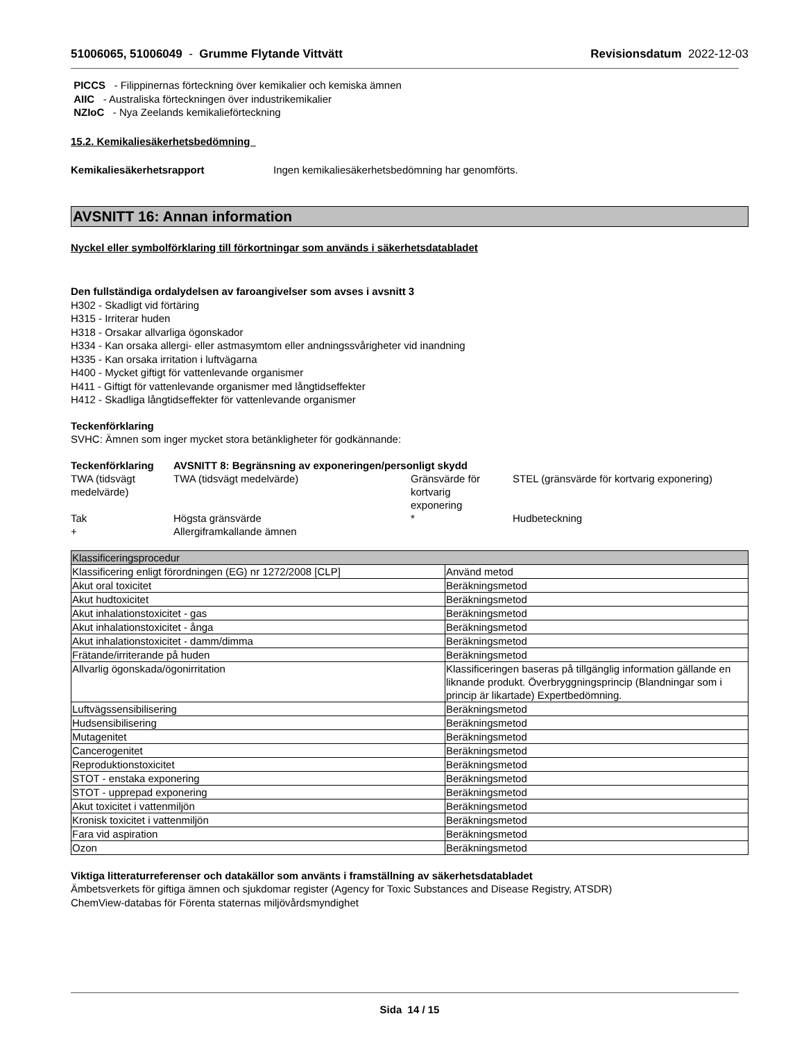51006065, 51006049 - Grumme Flytande Vittvätt
Revisionsdatum 2022-12-03
PICCS - Filippinernas förteckning över kemikalier och kemiska ämnen
AIIC - Australiska förteckningen över industrikemikalier
NZIoC - Nya Zeelands kemikalieförteckning
15.2. Kemikaliesäkerhetsbedömning
Kemikaliesäkerhetsrapport Ingen kemikaliesäkerhetsbedömning har genomförts.
AVSNITT 16: Annan information
Nyckel eller symbolförklaring till förkortningar som används i säkerhetsdatabladet
Den fullständiga ordalydelsen av faroangivelser som avses i avsnitt 3
H302 - Skadligt vid förtäring
H315 - Irriterar huden
H318 - Orsakar allvarliga ögonskador
H334 - Kan orsaka allergi- eller astmasymtom eller andningssvårigheter vid inandning
H335 - Kan orsaka irritation i luftvägarna
H400 - Mycket giftigt för vattenlevande organismer
H411 - Giftigt för vattenlevande organismer med långtidseffekter
H412 - Skadliga långtidseffekter för vattenlevande organismer
Teckenförklaring
SVHC: Ämnen som inger mycket stora betänkligheter för godkännande:
| Teckenförklaring | AVSNITT 8: Begränsning av exponeringen/personligt skydd | | |
| TWA (tidsvägt medelvärde) | TWA (tidsvägt medelvärde) | Gränsvärde för kortvarig exponering | STEL (gränsvärde för kortvarig exponering) |
| Tak | Högsta gränsvärde | * | Hudbeteckning |
| + | Allergiframkallande ämnen | | |
| Klassificeringsprocedur | |
| --- | --- |
| Klassificering enligt förordningen (EG) nr 1272/2008 [CLP] | Använd metod |
| Akut oral toxicitet | Beräkningsmetod |
| Akut hudtoxicitet | Beräkningsmetod |
| Akut inhalationstoxicitet - gas | Beräkningsmetod |
| Akut inhalationstoxicitet - ånga | Beräkningsmetod |
| Akut inhalationstoxicitet - damm/dimma | Beräkningsmetod |
| Frätande/irriterande på huden | Beräkningsmetod |
| Allvarlig ögonskada/ögonirritation | Klassificeringen baseras på tillgänglig information gällande en liknande produkt. Överbryggningsprincip (Blandningar som i princip är likartade) Expertbedömning. |
| Luftvägssensibilisering | Beräkningsmetod |
| Hudsensibilisering | Beräkningsmetod |
| Mutagenitet | Beräkningsmetod |
| Cancerogenitet | Beräkningsmetod |
| Reproduktionstoxicitet | Beräkningsmetod |
| STOT - enstaka exponering | Beräkningsmetod |
| STOT - upprepad exponering | Beräkningsmetod |
| Akut toxicitet i vattenmiljön | Beräkningsmetod |
| Kronisk toxicitet i vattenmiljön | Beräkningsmetod |
| Fara vid aspiration | Beräkningsmetod |
| Ozon | Beräkningsmetod |
Viktiga litteraturreferenser och datakällor som använts i framställning av säkerhetsdatabladet
Ämbetsverkets för giftiga ämnen och sjukdomar register (Agency for Toxic Substances and Disease Registry, ATSDR)
ChemView-databas för Förenta staternas miljövårdsmyndighet
Sida 14 / 15